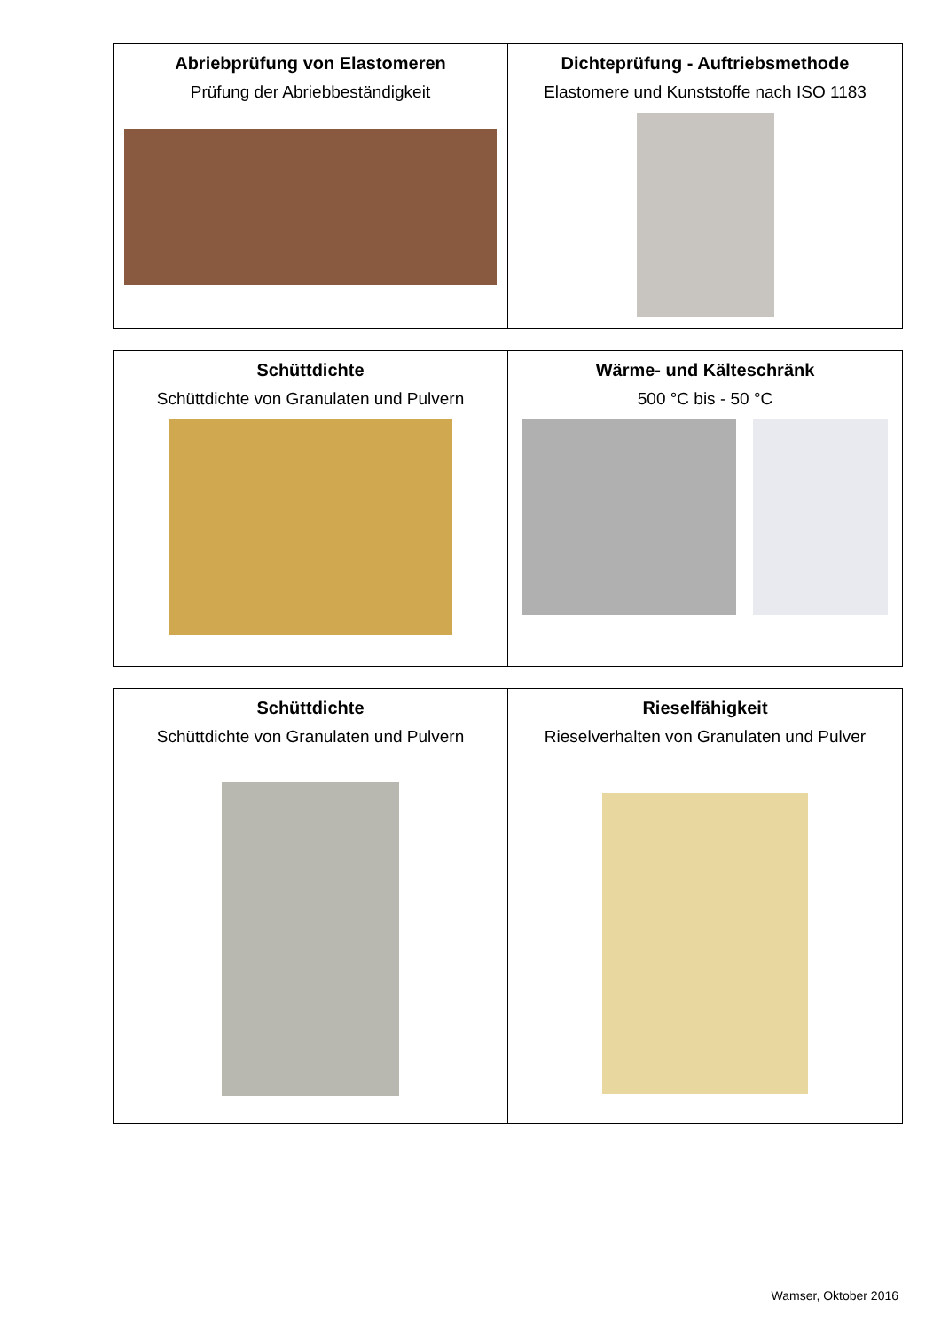| Abriebprüfung von Elastomeren Prüfung der Abriebbeständigkeit | Dichteprüfung - Auftriebsmethode Elastomere und Kunststoffe nach ISO 1183 |
| Schüttdichte Schüttdichte von Granulaten und Pulvern | Wärme- und Kälteschränk 500 °C bis - 50 °C |
| Schüttdichte Schüttdichte von Granulaten und Pulvern | Rieselfähigkeit Rieselverhalten von Granulaten und Pulver |
Wamser, Oktober 2016